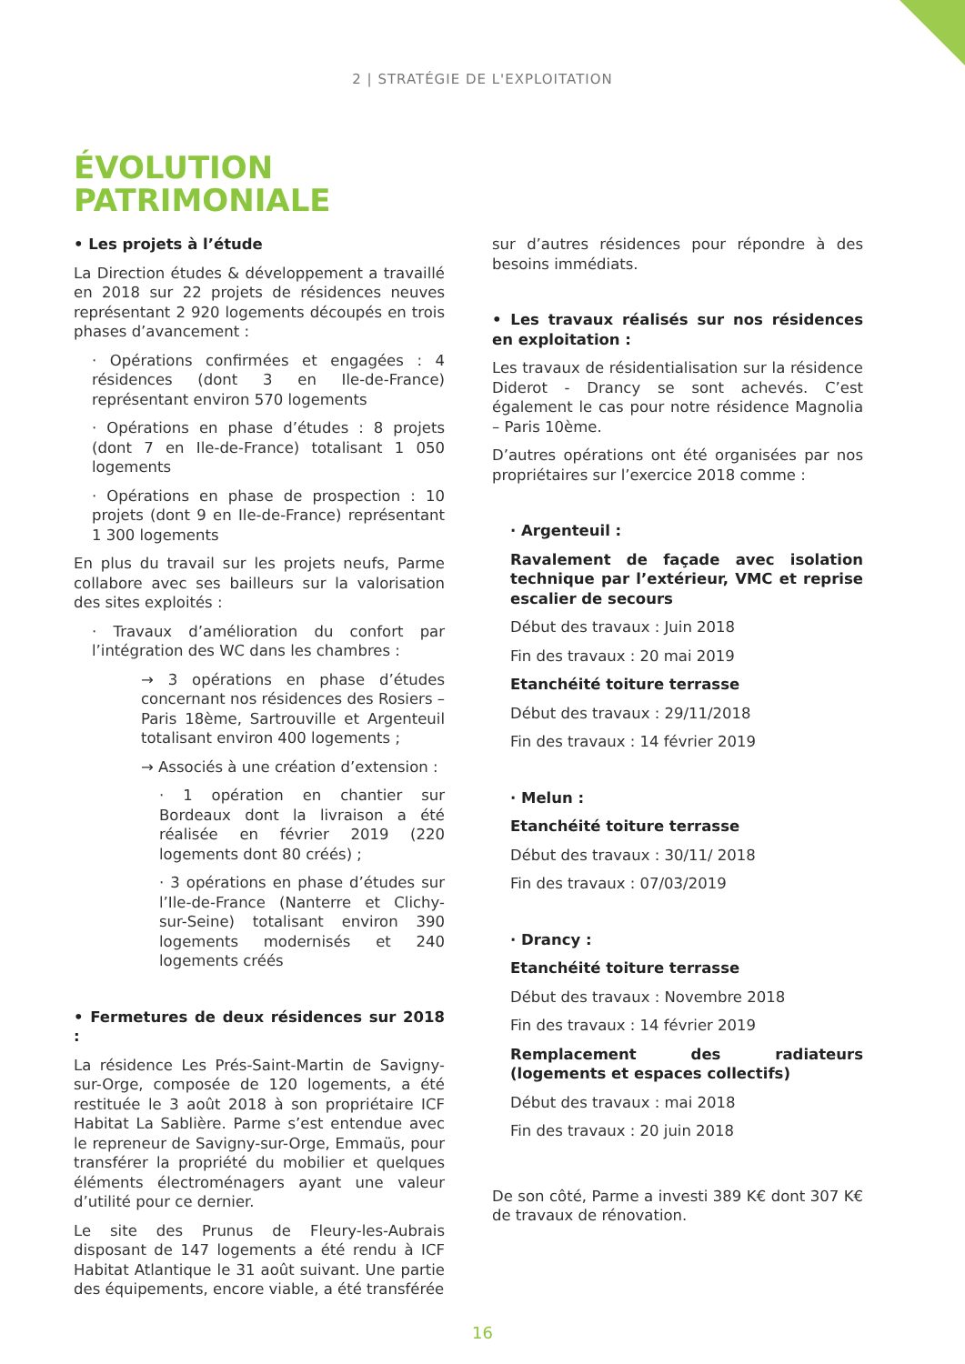2 | STRATÉGIE DE L'EXPLOITATION
ÉVOLUTION
PATRIMONIALE
• Les projets à l’étude
La Direction études & développement a travaillé en 2018 sur 22 projets de résidences neuves représentant 2 920 logements découpés en trois phases d’avancement :
· Opérations confirmées et engagées : 4 résidences (dont 3 en Ile-de-France) représentant environ 570 logements
· Opérations en phase d’études : 8 projets (dont 7 en Ile-de-France) totalisant 1 050 logements
· Opérations en phase de prospection : 10 projets (dont 9 en Ile-de-France) représentant 1 300 logements
En plus du travail sur les projets neufs, Parme collabore avec ses bailleurs sur la valorisation des sites exploités :
· Travaux d’amélioration du confort par l’intégration des WC dans les chambres :
→ 3 opérations en phase d’études concernant nos résidences des Rosiers – Paris 18ème, Sartrouville et Argenteuil totalisant environ 400 logements ;
→ Associés à une création d’extension :
· 1 opération en chantier sur Bordeaux dont la livraison a été réalisée en février 2019 (220 logements dont 80 créés) ;
· 3 opérations en phase d’études sur l’Ile-de-France (Nanterre et Clichy-sur-Seine) totalisant environ 390 logements modernisés et 240 logements créés
• Fermetures de deux résidences sur 2018 :
La résidence Les Prés-Saint-Martin de Savigny-sur-Orge, composée de 120 logements, a été restituée le 3 août 2018 à son propriétaire ICF Habitat La Sablière. Parme s’est entendue avec le repreneur de Savigny-sur-Orge, Emmaüs, pour transférer la propriété du mobilier et quelques éléments électroménagers ayant une valeur d’utilité pour ce dernier.
Le site des Prunus de Fleury-les-Aubrais disposant de 147 logements a été rendu à ICF Habitat Atlantique le 31 août suivant. Une partie des équipements, encore viable, a été transférée
sur d’autres résidences pour répondre à des besoins immédiats.
• Les travaux réalisés sur nos résidences en exploitation :
Les travaux de résidentialisation sur la résidence Diderot - Drancy se sont achevés. C’est également le cas pour notre résidence Magnolia – Paris 10ème.
D’autres opérations ont été organisées par nos propriétaires sur l’exercice 2018 comme :
· Argenteuil :
Ravalement de façade avec isolation technique par l’extérieur, VMC et reprise escalier de secours
Début des travaux : Juin 2018
Fin des travaux : 20 mai 2019
Etanchéité toiture terrasse
Début des travaux : 29/11/2018
Fin des travaux : 14 février 2019
· Melun :
Etanchéité toiture terrasse
Début des travaux : 30/11/ 2018
Fin des travaux : 07/03/2019
· Drancy :
Etanchéité toiture terrasse
Début des travaux : Novembre 2018
Fin des travaux : 14 février 2019
Remplacement des radiateurs (logements et espaces collectifs)
Début des travaux : mai 2018
Fin des travaux : 20 juin 2018
De son côté, Parme a investi 389 K€ dont 307 K€ de travaux de rénovation.
16